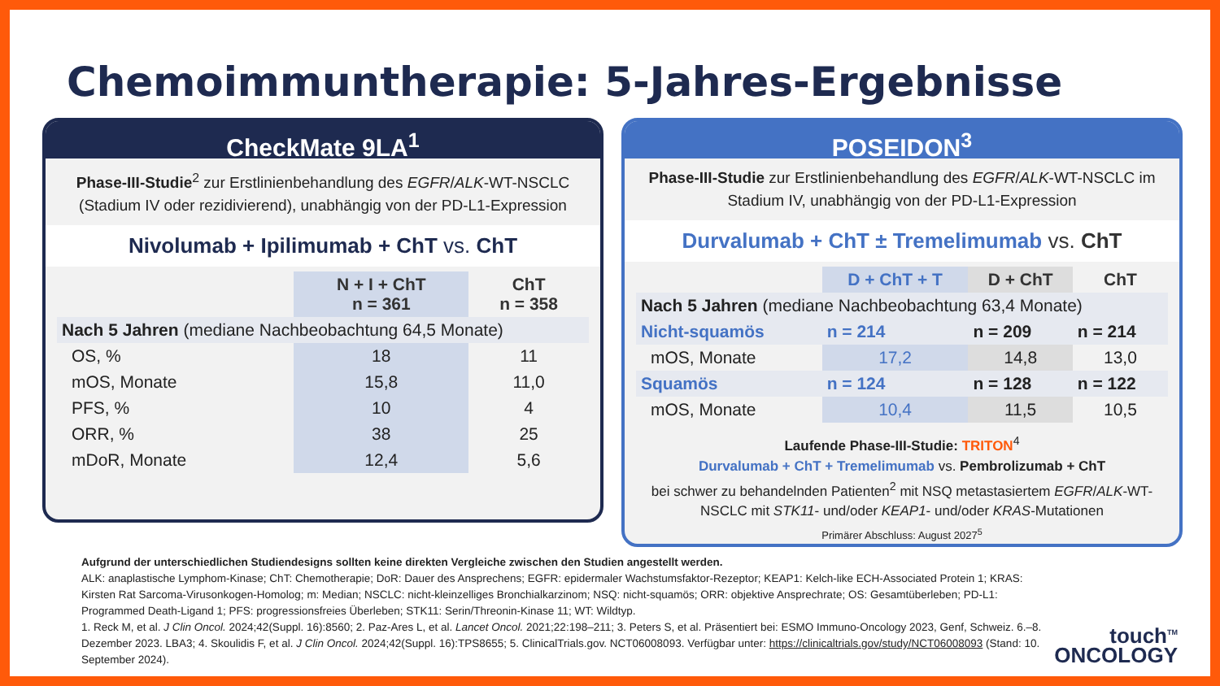Chemoimmuntherapie: 5-Jahres-Ergebnisse
CheckMate 9LA<sup>1</sup>
Phase-III-Studie<sup>2</sup> zur Erstlinienbehandlung des EGFR/ALK-WT-NSCLC (Stadium IV oder rezidivierend), unabhängig von der PD-L1-Expression
Nivolumab + Ipilimumab + ChT vs. ChT
| | N + I + ChT n = 361 | ChT n = 358 |
| --- | --- | --- |
| Nach 5 Jahren (mediane Nachbeobachtung 64,5 Monate) | | |
| OS, % | 18 | 11 |
| mOS, Monate | 15,8 | 11,0 |
| PFS, % | 10 | 4 |
| ORR, % | 38 | 25 |
| mDoR, Monate | 12,4 | 5,6 |
POSEIDON<sup>3</sup>
Phase-III-Studie zur Erstlinienbehandlung des EGFR/ALK-WT-NSCLC im Stadium IV, unabhängig von der PD-L1-Expression
Durvalumab + ChT ± Tremelimumab vs. ChT
| | D + ChT + T | D + ChT | ChT |
| --- | --- | --- | --- |
| Nach 5 Jahren (mediane Nachbeobachtung 63,4 Monate) | | | |
| Nicht-squamös | n = 214 | n = 209 | n = 214 |
| mOS, Monate | 17,2 | 14,8 | 13,0 |
| Squamös | n = 124 | n = 128 | n = 122 |
| mOS, Monate | 10,4 | 11,5 | 10,5 |
Laufende Phase-III-Studie: TRITON<sup>4</sup>
Durvalumab + ChT + Tremelimumab vs. Pembrolizumab + ChT
bei schwer zu behandelnden Patienten<sup>2</sup> mit NSQ metastasiertem EGFR/ALK-WT-NSCLC mit STK11- und/oder KEAP1- und/oder KRAS-Mutationen
Primärer Abschluss: August 2027<sup>5</sup>
Aufgrund der unterschiedlichen Studiendesigns sollten keine direkten Vergleiche zwischen den Studien angestellt werden.
ALK: anaplastische Lymphom-Kinase; ChT: Chemotherapie; DoR: Dauer des Ansprechens; EGFR: epidermaler Wachstumsfaktor-Rezeptor; KEAP1: Kelch-like ECH-Associated Protein 1; KRAS: Kirsten Rat Sarcoma-Virusonkogen-Homolog; m: Median; NSCLC: nicht-kleinzelliges Bronchialkarzinom; NSQ: nicht-squamös; ORR: objektive Ansprechrate; OS: Gesamtüberleben; PD-L1: Programmed Death-Ligand 1; PFS: progressionsfreies Überleben; STK11: Serin/Threonin-Kinase 11; WT: Wildtyp.
1. Reck M, et al. J Clin Oncol. 2024;42(Suppl. 16):8560; 2. Paz-Ares L, et al. Lancet Oncol. 2021;22:198–211; 3. Peters S, et al. Präsentiert bei: ESMO Immuno-Oncology 2023, Genf, Schweiz. 6.–8. Dezember 2023. LBA3; 4. Skoulidis F, et al. J Clin Oncol. 2024;42(Suppl. 16):TPS8655; 5. ClinicalTrials.gov. NCT06008093. Verfügbar unter: https://clinicaltrials.gov/study/NCT06008093 (Stand: 10. September 2024).
touch<sup>TM</sup>
ONCOLOGY